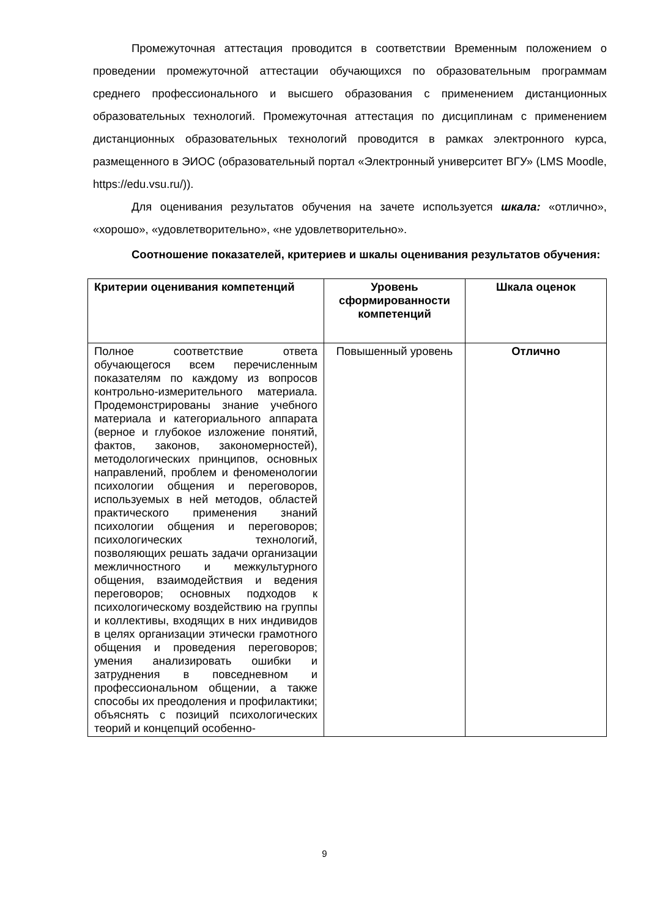Промежуточная аттестация проводится в соответствии Временным положением о проведении промежуточной аттестации обучающихся по образовательным программам среднего профессионального и высшего образования с применением дистанционных образовательных технологий. Промежуточная аттестация по дисциплинам с применением дистанционных образовательных технологий проводится в рамках электронного курса, размещенного в ЭИОС (образовательный портал «Электронный университет ВГУ» (LMS Moodle, https://edu.vsu.ru/)).
Для оценивания результатов обучения на зачете используется шкала: «отлично», «хорошо», «удовлетворительно», «не удовлетворительно».
Соотношение показателей, критериев и шкалы оценивания результатов обучения:
| Критерии оценивания компетенций | Уровень сформированности компетенций | Шкала оценок |
| --- | --- | --- |
| Полное соответствие ответа обучающегося всем перечисленным показателям по каждому из вопросов контрольно-измерительного материала. Продемонстрированы знание учебного материала и категориального аппарата (верное и глубокое изложение понятий, фактов, законов, закономерностей), методологических принципов, основных направлений, проблем и феноменологии психологии общения и переговоров, используемых в ней методов, областей практического применения знаний психологии общения и переговоров; психологических технологий, позволяющих решать задачи организации межличностного и межкультурного общения, взаимодействия и ведения переговоров; основных подходов к психологическому воздействию на группы и коллективы, входящих в них индивидов в целях организации этически грамотного общения и проведения переговоров; умения анализировать ошибки и затруднения в повседневном и профессиональном общении, а также способы их преодоления и профилактики; объяснять с позиций психологических теорий и концепций особенно- | Повышенный уровень | Отлично |
9